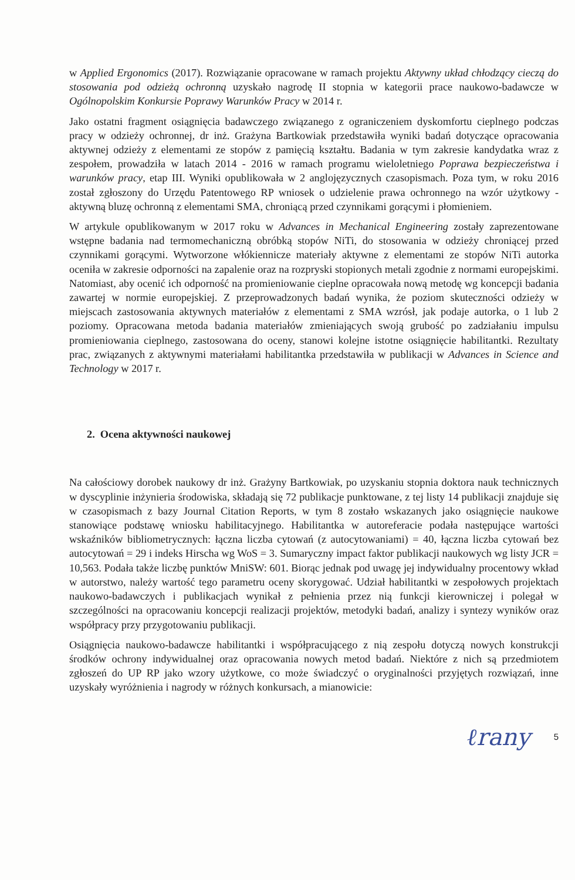w Applied Ergonomics (2017). Rozwiązanie opracowane w ramach projektu Aktywny układ chłodzący cieczą do stosowania pod odzieżą ochronną uzyskało nagrodę II stopnia w kategorii prace naukowo-badawcze w Ogólnopolskim Konkursie Poprawy Warunków Pracy w 2014 r.
Jako ostatni fragment osiągnięcia badawczego związanego z ograniczeniem dyskomfortu cieplnego podczas pracy w odzieży ochronnej, dr inż. Grażyna Bartkowiak przedstawiła wyniki badań dotyczące opracowania aktywnej odzieży z elementami ze stopów z pamięcią kształtu. Badania w tym zakresie kandydatka wraz z zespołem, prowadziła w latach 2014 - 2016 w ramach programu wieloletniego Poprawa bezpieczeństwa i warunków pracy, etap III. Wyniki opublikowała w 2 anglojęzycznych czasopismach. Poza tym, w roku 2016 został zgłoszony do Urzędu Patentowego RP wniosek o udzielenie prawa ochronnego na wzór użytkowy - aktywną bluzę ochronną z elementami SMA, chroniącą przed czynnikami gorącymi i płomieniem.
W artykule opublikowanym w 2017 roku w Advances in Mechanical Engineering zostały zaprezentowane wstępne badania nad termomechaniczną obróbką stopów NiTi, do stosowania w odzieży chroniącej przed czynnikami gorącymi. Wytworzone włókiennicze materiały aktywne z elementami ze stopów NiTi autorka oceniła w zakresie odporności na zapalenie oraz na rozpryski stopionych metali zgodnie z normami europejskimi. Natomiast, aby ocenić ich odporność na promieniowanie cieplne opracowała nową metodę wg koncepcji badania zawartej w normie europejskiej. Z przeprowadzonych badań wynika, że poziom skuteczności odzieży w miejscach zastosowania aktywnych materiałów z elementami z SMA wzrósł, jak podaje autorka, o 1 lub 2 poziomy. Opracowana metoda badania materiałów zmieniających swoją grubość po zadziałaniu impulsu promieniowania cieplnego, zastosowana do oceny, stanowi kolejne istotne osiągnięcie habilitantki. Rezultaty prac, związanych z aktywnymi materiałami habilitantka przedstawiła w publikacji w Advances in Science and Technology w 2017 r.
2. Ocena aktywności naukowej
Na całościowy dorobek naukowy dr inż. Grażyny Bartkowiak, po uzyskaniu stopnia doktora nauk technicznych w dyscyplinie inżynieria środowiska, składają się 72 publikacje punktowane, z tej listy 14 publikacji znajduje się w czasopismach z bazy Journal Citation Reports, w tym 8 zostało wskazanych jako osiągnięcie naukowe stanowiące podstawę wniosku habilitacyjnego. Habilitantka w autoreferacie podała następujące wartości wskaźników bibliometrycznych: łączna liczba cytowań (z autocytowaniami) = 40, łączna liczba cytowań bez autocytowań = 29 i indeks Hirscha wg WoS = 3. Sumaryczny impact faktor publikacji naukowych wg listy JCR = 10,563. Podała także liczbę punktów MniSW: 601. Biorąc jednak pod uwagę jej indywidualny procentowy wkład w autorstwo, należy wartość tego parametru oceny skorygować. Udział habilitantki w zespołowych projektach naukowo-badawczych i publikacjach wynikał z pełnienia przez nią funkcji kierowniczej i polegał w szczególności na opracowaniu koncepcji realizacji projektów, metodyki badań, analizy i syntezy wyników oraz współpracy przy przygotowaniu publikacji.
Osiągnięcia naukowo-badawcze habilitantki i współpracującego z nią zespołu dotyczą nowych konstrukcji środków ochrony indywidualnej oraz opracowania nowych metod badań. Niektóre z nich są przedmiotem zgłoszeń do UP RP jako wzory użytkowe, co może świadczyć o oryginalności przyjętych rozwiązań, inne uzyskały wyróżnienia i nagrody w różnych konkursach, a mianowicie:
ℓrany 5